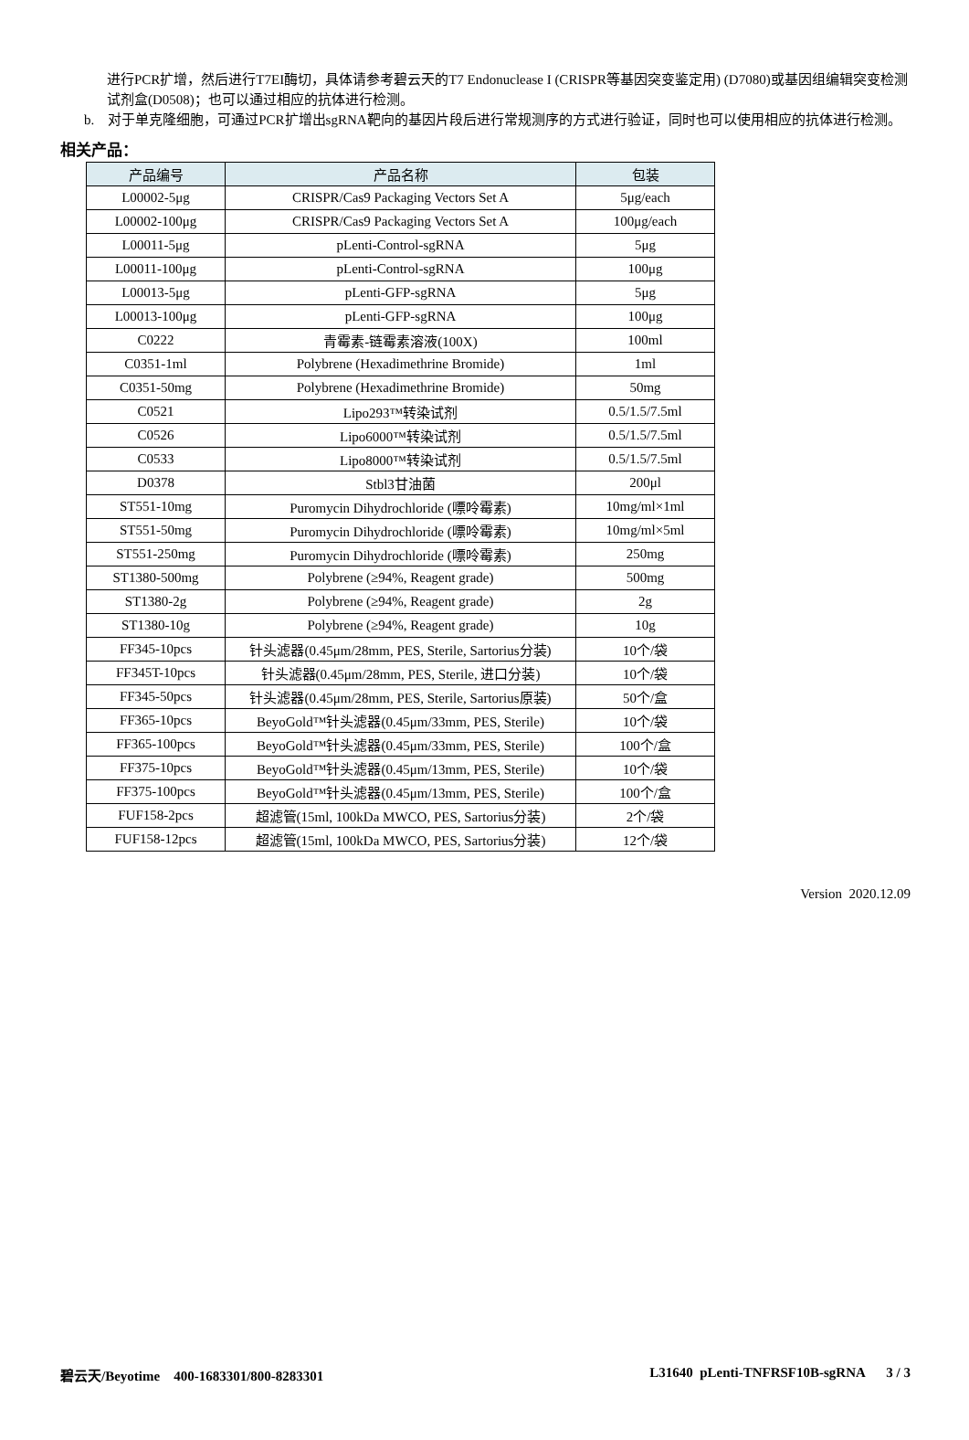进行PCR扩增，然后进行T7EI酶切，具体请参考碧云天的T7 Endonuclease I (CRISPR等基因突变鉴定用) (D7080)或基因组编辑突变检测试剂盒(D0508)；也可以通过相应的抗体进行检测。
b. 对于单克隆细胞，可通过PCR扩增出sgRNA靶向的基因片段后进行常规测序的方式进行验证，同时也可以使用相应的抗体进行检测。
相关产品：
| 产品编号 | 产品名称 | 包装 |
| --- | --- | --- |
| L00002-5μg | CRISPR/Cas9 Packaging Vectors Set A | 5μg/each |
| L00002-100μg | CRISPR/Cas9 Packaging Vectors Set A | 100μg/each |
| L00011-5μg | pLenti-Control-sgRNA | 5μg |
| L00011-100μg | pLenti-Control-sgRNA | 100μg |
| L00013-5μg | pLenti-GFP-sgRNA | 5μg |
| L00013-100μg | pLenti-GFP-sgRNA | 100μg |
| C0222 | 青霉素-链霉素溶液(100X) | 100ml |
| C0351-1ml | Polybrene (Hexadimethrine Bromide) | 1ml |
| C0351-50mg | Polybrene (Hexadimethrine Bromide) | 50mg |
| C0521 | Lipo293™转染试剂 | 0.5/1.5/7.5ml |
| C0526 | Lipo6000™转染试剂 | 0.5/1.5/7.5ml |
| C0533 | Lipo8000™转染试剂 | 0.5/1.5/7.5ml |
| D0378 | Stbl3甘油菌 | 200μl |
| ST551-10mg | Puromycin Dihydrochloride (嘌呤霉素) | 10mg/ml×1ml |
| ST551-50mg | Puromycin Dihydrochloride (嘌呤霉素) | 10mg/ml×5ml |
| ST551-250mg | Puromycin Dihydrochloride (嘌呤霉素) | 250mg |
| ST1380-500mg | Polybrene (≥94%, Reagent grade) | 500mg |
| ST1380-2g | Polybrene (≥94%, Reagent grade) | 2g |
| ST1380-10g | Polybrene (≥94%, Reagent grade) | 10g |
| FF345-10pcs | 针头滤器(0.45μm/28mm, PES, Sterile, Sartorius分装) | 10个/袋 |
| FF345T-10pcs | 针头滤器(0.45μm/28mm, PES, Sterile, 进口分装) | 10个/袋 |
| FF345-50pcs | 针头滤器(0.45μm/28mm, PES, Sterile, Sartorius原装) | 50个/盒 |
| FF365-10pcs | BeyoGold™针头滤器(0.45μm/33mm, PES, Sterile) | 10个/袋 |
| FF365-100pcs | BeyoGold™针头滤器(0.45μm/33mm, PES, Sterile) | 100个/盒 |
| FF375-10pcs | BeyoGold™针头滤器(0.45μm/13mm, PES, Sterile) | 10个/袋 |
| FF375-100pcs | BeyoGold™针头滤器(0.45μm/13mm, PES, Sterile) | 100个/盒 |
| FUF158-2pcs | 超滤管(15ml, 100kDa MWCO, PES, Sartorius分装) | 2个/袋 |
| FUF158-12pcs | 超滤管(15ml, 100kDa MWCO, PES, Sartorius分装) | 12个/袋 |
Version 2020.12.09
碧云天/Beyotime 400-1683301/800-8283301 L31640 pLenti-TNFRSF10B-sgRNA 3 / 3